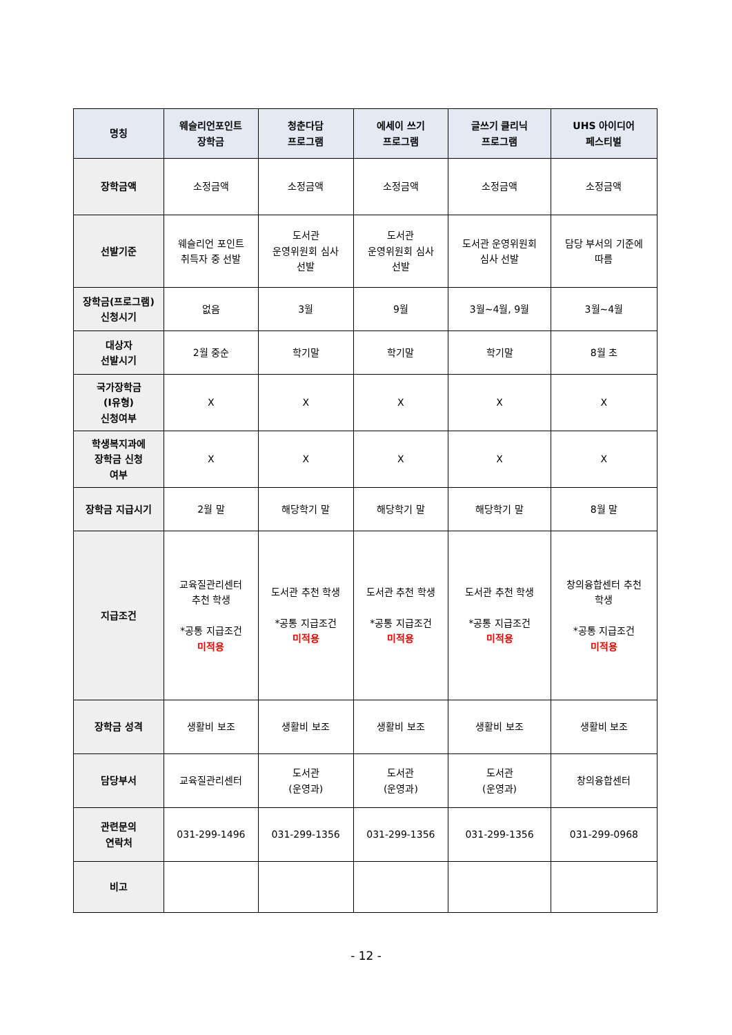| 명칭 | 웨슬리언포인트 장학금 | 청춘다담 프로그램 | 에세이 쓰기 프로그램 | 글쓰기 클리닉 프로그램 | UHS 아이디어 페스티벌 |
| --- | --- | --- | --- | --- | --- |
| 장학금액 | 소정금액 | 소정금액 | 소정금액 | 소정금액 | 소정금액 |
| 선발기준 | 웨슬리언 포인트 취득자 중 선발 | 도서관 운영위원회 심사 선발 | 도서관 운영위원회 심사 선발 | 도서관 운영위원회 심사 선발 | 담당 부서의 기준에 따름 |
| 장학금(프로그램) 신청시기 | 없음 | 3월 | 9월 | 3월~4월, 9월 | 3월~4월 |
| 대상자 선발시기 | 2월 중순 | 학기말 | 학기말 | 학기말 | 8월 초 |
| 국가장학금 (Ⅰ유형) 신청여부 | X | X | X | X | X |
| 학생복지과에 장학금 신청 여부 | X | X | X | X | X |
| 장학금 지급시기 | 2월 말 | 해당학기 말 | 해당학기 말 | 해당학기 말 | 8월 말 |
| 지급조건 | 교육질관리센터 추천 학생 *공통 지급조건 미적용 | 도서관 추천 학생 *공통 지급조건 미적용 | 도서관 추천 학생 *공통 지급조건 미적용 | 도서관 추천 학생 *공통 지급조건 미적용 | 창의융합센터 추천 학생 *공통 지급조건 미적용 |
| 장학금 성격 | 생활비 보조 | 생활비 보조 | 생활비 보조 | 생활비 보조 | 생활비 보조 |
| 담당부서 | 교육질관리센터 | 도서관 (운영과) | 도서관 (운영과) | 도서관 (운영과) | 창의융합센터 |
| 관련문의 연락처 | 031-299-1496 | 031-299-1356 | 031-299-1356 | 031-299-1356 | 031-299-0968 |
| 비고 | | | | | |
- 12 -